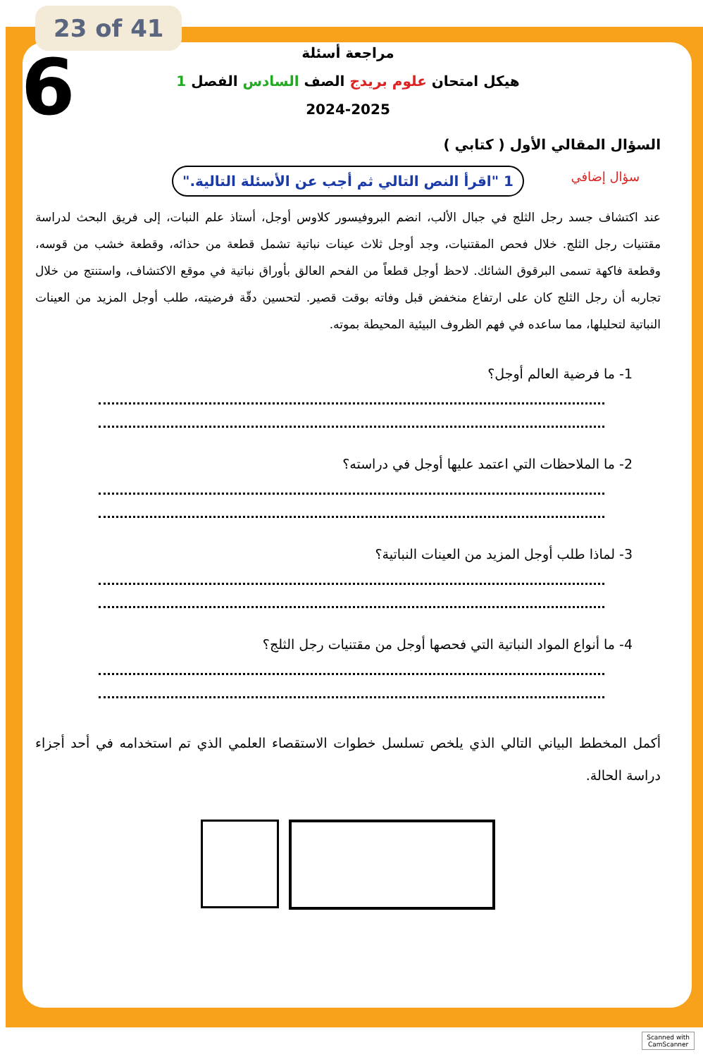23 of 41
6
مراجعة أسئلة
هيكل امتحان علوم بريدج الصف السادس الفصل 1
2024-2025
السؤال المقالي الأول ( كتابي )
سؤال إضافي
1 "اقرأ النص التالي ثم أجب عن الأسئلة التالية."
عند اكتشاف جسد رجل الثلج في جبال الألب، انضم البروفيسور كلاوس أوجل، أستاذ علم النبات، إلى فريق البحث لدراسة مقتنيات رجل الثلج. خلال فحص المقتنيات، وجد أوجل ثلاث عينات نباتية تشمل قطعة من حذائه، وقطعة خشب من قوسه، وقطعة فاكهة تسمى البرقوق الشائك. لاحظ أوجل قطعاً من الفحم العالق بأوراق نباتية في موقع الاكتشاف، واستنتج من خلال تجاربه أن رجل الثلج كان على ارتفاع منخفض قبل وفاته بوقت قصير. لتحسين دقّة فرضيته، طلب أوجل المزيد من العينات النباتية لتحليلها، مما ساعده في فهم الظروف البيئية المحيطة بموته.
1- ما فرضية العالم أوجل؟
2- ما الملاحظات التي اعتمد عليها أوجل في دراسته؟
3- لماذا طلب أوجل المزيد من العينات النباتية؟
4- ما أنواع المواد النباتية التي فحصها أوجل من مقتنيات رجل الثلج؟
أكمل المخطط البياني التالي الذي يلخص تسلسل خطوات الاستقصاء العلمي الذي تم استخدامه في أحد أجزاء دراسة الحالة.
Scanned with
CamScanner